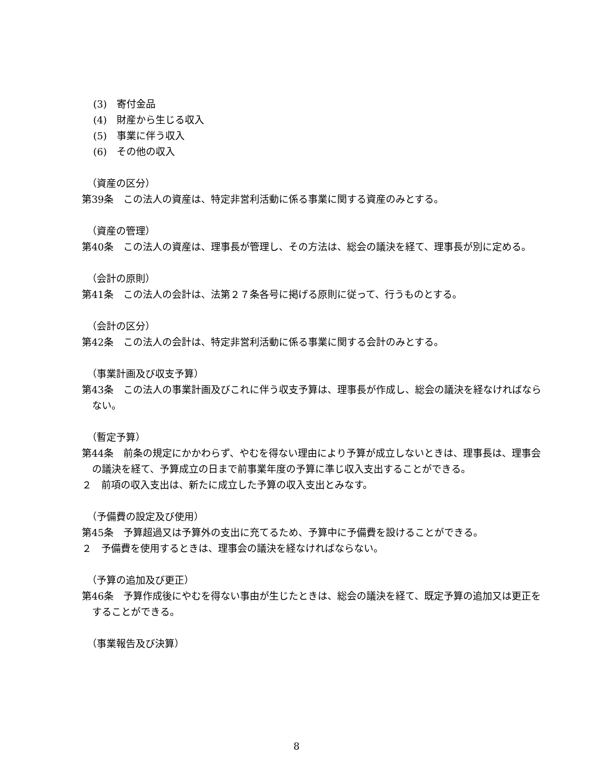(3)　寄付金品
(4)　財産から生じる収入
(5)　事業に伴う収入
(6)　その他の収入
（資産の区分）
第39条　この法人の資産は、特定非営利活動に係る事業に関する資産のみとする。
（資産の管理）
第40条　この法人の資産は、理事長が管理し、その方法は、総会の議決を経て、理事長が別に定める。
（会計の原則）
第41条　この法人の会計は、法第２７条各号に掲げる原則に従って、行うものとする。
（会計の区分）
第42条　この法人の会計は、特定非営利活動に係る事業に関する会計のみとする。
（事業計画及び収支予算）
第43条　この法人の事業計画及びこれに伴う収支予算は、理事長が作成し、総会の議決を経なければならない。
（暫定予算）
第44条　前条の規定にかかわらず、やむを得ない理由により予算が成立しないときは、理事長は、理事会の議決を経て、予算成立の日まで前事業年度の予算に準じ収入支出することができる。
２　前項の収入支出は、新たに成立した予算の収入支出とみなす。
（予備費の設定及び使用）
第45条　予算超過又は予算外の支出に充てるため、予算中に予備費を設けることができる。
２　予備費を使用するときは、理事会の議決を経なければならない。
（予算の追加及び更正）
第46条　予算作成後にやむを得ない事由が生じたときは、総会の議決を経て、既定予算の追加又は更正をすることができる。
（事業報告及び決算）
8